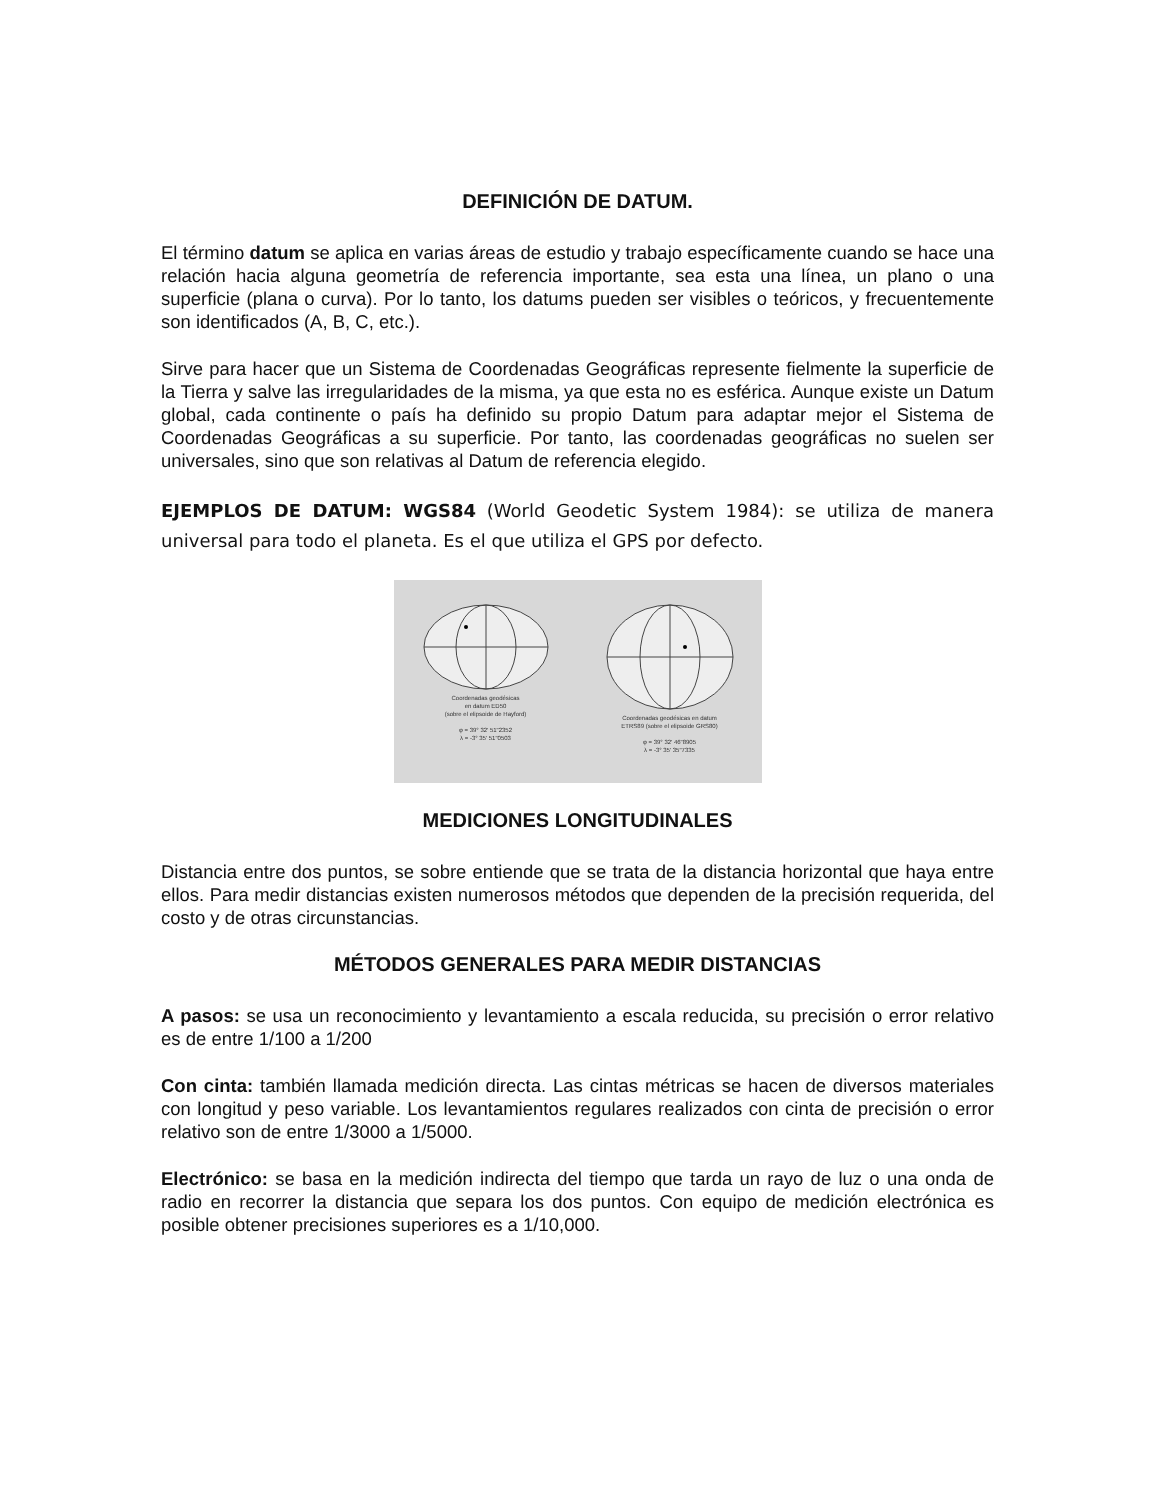DEFINICIÓN DE DATUM.
El término datum se aplica en varias áreas de estudio y trabajo específicamente cuando se hace una relación hacia alguna geometría de referencia importante, sea esta una línea, un plano o una superficie (plana o curva). Por lo tanto, los datums pueden ser visibles o teóricos, y frecuentemente son identificados (A, B, C, etc.).
Sirve para hacer que un Sistema de Coordenadas Geográficas represente fielmente la superficie de la Tierra y salve las irregularidades de la misma, ya que esta no es esférica. Aunque existe un Datum global, cada continente o país ha definido su propio Datum para adaptar mejor el Sistema de Coordenadas Geográficas a su superficie. Por tanto, las coordenadas geográficas no suelen ser universales, sino que son relativas al Datum de referencia elegido.
EJEMPLOS DE DATUM: WGS84 (World Geodetic System 1984): se utiliza de manera universal para todo el planeta. Es el que utiliza el GPS por defecto.
Coordenadas geodésicas
en datum ED50
(sobre el elipsoide de Hayford)
φ = 39° 32' 51"2352
λ = -3° 35' 51"0503
Coordenadas geodésicas en datum
ETRS89 (sobre el elipsoide GRS80)
φ = 39° 32' 46"8905
λ = -3° 35' 35"7335
MEDICIONES LONGITUDINALES
Distancia entre dos puntos, se sobre entiende que se trata de la distancia horizontal que haya entre ellos. Para medir distancias existen numerosos métodos que dependen de la precisión requerida, del costo y de otras circunstancias.
MÉTODOS GENERALES PARA MEDIR DISTANCIAS
A pasos: se usa un reconocimiento y levantamiento a escala reducida, su precisión o error relativo es de entre 1/100 a 1/200
Con cinta: también llamada medición directa. Las cintas métricas se hacen de diversos materiales con longitud y peso variable. Los levantamientos regulares realizados con cinta de precisión o error relativo son de entre 1/3000 a 1/5000.
Electrónico: se basa en la medición indirecta del tiempo que tarda un rayo de luz o una onda de radio en recorrer la distancia que separa los dos puntos. Con equipo de medición electrónica es posible obtener precisiones superiores es a 1/10,000.